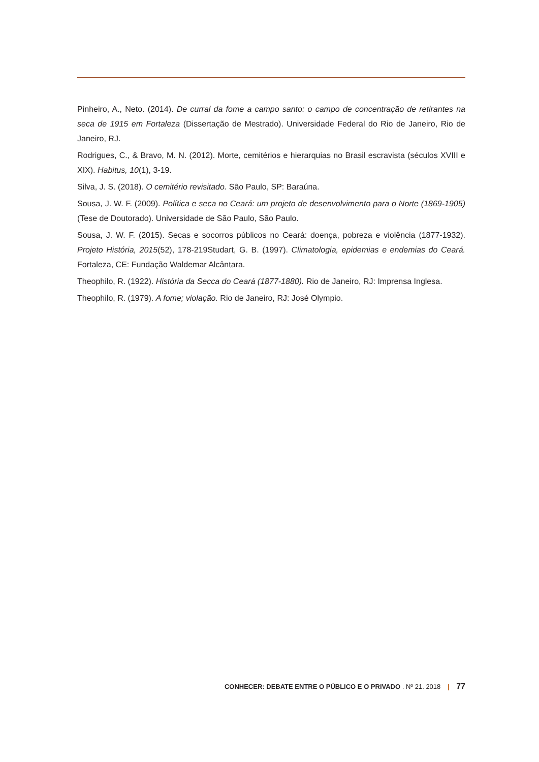Pinheiro, A., Neto. (2014). De curral da fome a campo santo: o campo de concentração de retirantes na seca de 1915 em Fortaleza (Dissertação de Mestrado). Universidade Federal do Rio de Janeiro, Rio de Janeiro, RJ.
Rodrigues, C., & Bravo, M. N. (2012). Morte, cemitérios e hierarquias no Brasil escravista (séculos XVIII e XIX). Habitus, 10(1), 3-19.
Silva, J. S. (2018). O cemitério revisitado. São Paulo, SP: Baraúna.
Sousa, J. W. F. (2009). Política e seca no Ceará: um projeto de desenvolvimento para o Norte (1869-1905) (Tese de Doutorado). Universidade de São Paulo, São Paulo.
Sousa, J. W. F. (2015). Secas e socorros públicos no Ceará: doença, pobreza e violência (1877-1932). Projeto História, 2015(52), 178-219Studart, G. B. (1997). Climatologia, epidemias e endemias do Ceará. Fortaleza, CE: Fundação Waldemar Alcântara.
Theophilo, R. (1922). História da Secca do Ceará (1877-1880). Rio de Janeiro, RJ: Imprensa Inglesa.
Theophilo, R. (1979). A fome; violação. Rio de Janeiro, RJ: José Olympio.
CONHECER: DEBATE ENTRE O PÚBLICO E O PRIVADO . Nº 21. 2018 | 77